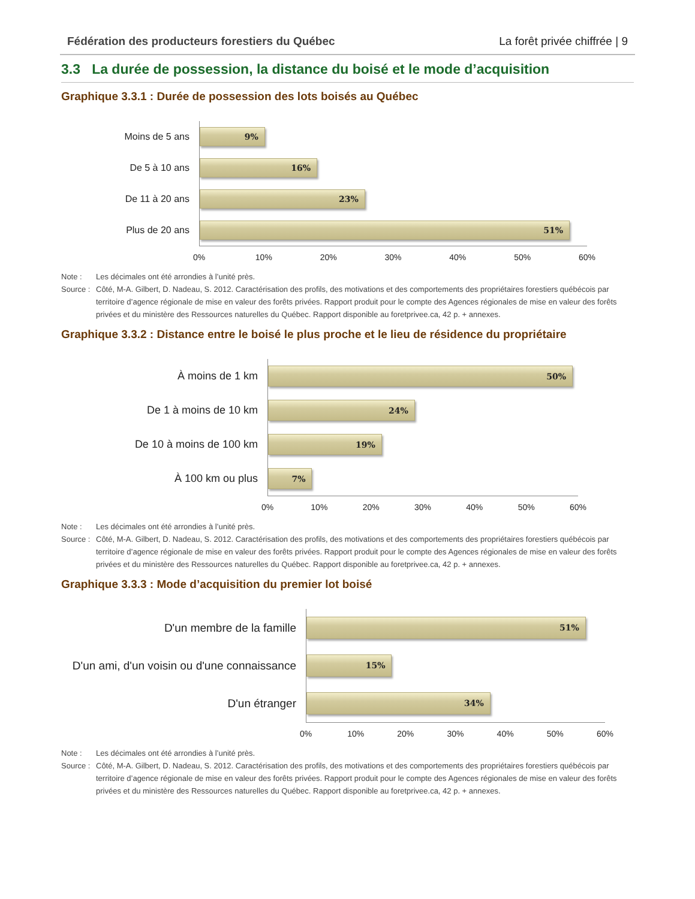Fédération des producteurs forestiers du Québec La forêt privée chiffrée | 9
3.3 La durée de possession, la distance du boisé et le mode d’acquisition
Graphique 3.3.1 : Durée de possession des lots boisés au Québec
Moins de 5 ans
9%
De 5 à 10 ans
16%
De 11 à 20 ans
23%
Plus de 20 ans
51%
0% 10% 20% 30% 40% 50% 60%
Note : Les décimales ont été arrondies à l’unité près. Source : Côté, M-A. Gilbert, D. Nadeau, S. 2012. Caractérisation des profils, des motivations et des comportements des propriétaires forestiers québécois par territoire d’agence régionale de mise en valeur des forêts privées. Rapport produit pour le compte des Agences régionales de mise en valeur des forêts privées et du ministère des Ressources naturelles du Québec. Rapport disponible au foretprivee.ca, 42 p. + annexes.
Graphique 3.3.2 : Distance entre le boisé le plus proche et le lieu de résidence du propriétaire
À moins de 1 km
50%
De 1 à moins de 10 km
24%
De 10 à moins de 100 km
19%
À 100 km ou plus
7%
0% 10% 20% 30% 40% 50% 60%
Note : Les décimales ont été arrondies à l’unité près. Source : Côté, M-A. Gilbert, D. Nadeau, S. 2012. Caractérisation des profils, des motivations et des comportements des propriétaires forestiers québécois par territoire d’agence régionale de mise en valeur des forêts privées. Rapport produit pour le compte des Agences régionales de mise en valeur des forêts privées et du ministère des Ressources naturelles du Québec. Rapport disponible au foretprivee.ca, 42 p. + annexes.
Graphique 3.3.3 : Mode d’acquisition du premier lot boisé
D'un membre de la famille
51%
D'un ami, d'un voisin ou d'une connaissance
15%
D'un étranger
34%
0% 10% 20% 30% 40% 50% 60%
Note : Les décimales ont été arrondies à l’unité près. Source : Côté, M-A. Gilbert, D. Nadeau, S. 2012. Caractérisation des profils, des motivations et des comportements des propriétaires forestiers québécois par territoire d’agence régionale de mise en valeur des forêts privées. Rapport produit pour le compte des Agences régionales de mise en valeur des forêts privées et du ministère des Ressources naturelles du Québec. Rapport disponible au foretprivee.ca, 42 p. + annexes.